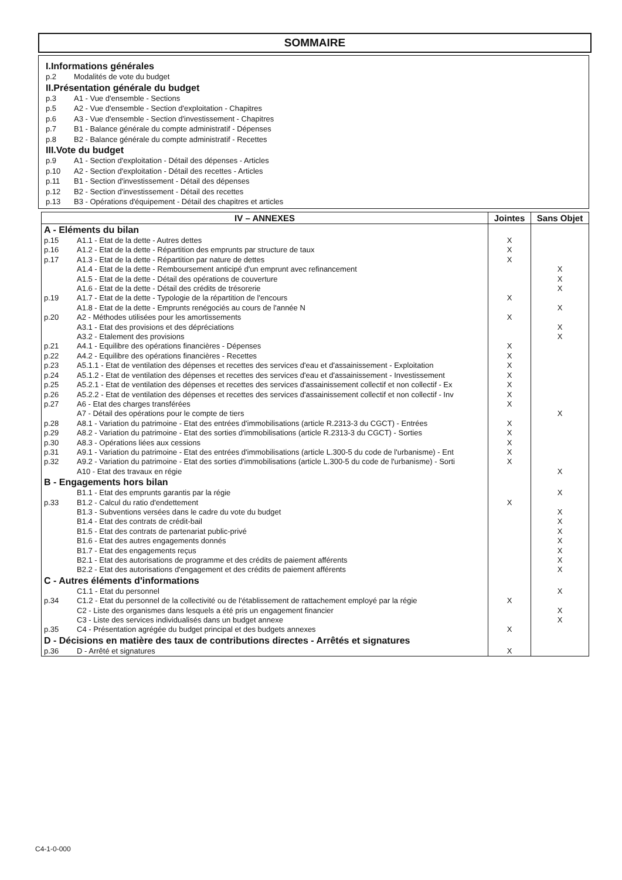SOMMAIRE
I.Informations générales
p.2 Modalités de vote du budget
II.Présentation générale du budget
p.3 A1 - Vue d'ensemble - Sections
p.5 A2 - Vue d'ensemble - Section d'exploitation - Chapitres
p.6 A3 - Vue d'ensemble - Section d'investissement - Chapitres
p.7 B1 - Balance générale du compte administratif - Dépenses
p.8 B2 - Balance générale du compte administratif - Recettes
III.Vote du budget
p.9 A1 - Section d'exploitation - Détail des dépenses - Articles
p.10 A2 - Section d'exploitation - Détail des recettes - Articles
p.11 B1 - Section d'investissement - Détail des dépenses
p.12 B2 - Section d'investissement - Détail des recettes
p.13 B3 - Opérations d'équipement - Détail des chapitres et articles
| IV – ANNEXES | | Jointes | Sans Objet |
| --- | --- | --- | --- |
| A - Eléments du bilan | | | |
| p.15 | A1.1 - Etat de la dette - Autres dettes | X | |
| p.16 | A1.2 - Etat de la dette - Répartition des emprunts par structure de taux | X | |
| p.17 | A1.3 - Etat de la dette - Répartition par nature de dettes | X | |
| | A1.4 - Etat de la dette - Remboursement anticipé d'un emprunt avec refinancement | | X |
| | A1.5 - Etat de la dette - Détail des opérations de couverture | | X |
| | A1.6 - Etat de la dette - Détail des crédits de trésorerie | | X |
| p.19 | A1.7 - Etat de la dette - Typologie de la répartition de l'encours | X | |
| | A1.8 - Etat de la dette - Emprunts renégociés au cours de l'année N | | X |
| p.20 | A2 - Méthodes utilisées pour les amortissements | X | |
| | A3.1 - Etat des provisions et des dépréciations | | X |
| | A3.2 - Etalement des provisions | | X |
| p.21 | A4.1 - Equilibre des opérations financières - Dépenses | X | |
| p.22 | A4.2 - Equilibre des opérations financières - Recettes | X | |
| p.23 | A5.1.1 - Etat de ventilation des dépenses et recettes des services d'eau et d'assainissement - Exploitation | X | |
| p.24 | A5.1.2 - Etat de ventilation des dépenses et recettes des services d'eau et d'assainissement - Investissement | X | |
| p.25 | A5.2.1 - Etat de ventilation des dépenses et recettes des services d'assainissement collectif et non collectif - Ex | X | |
| p.26 | A5.2.2 - Etat de ventilation des dépenses et recettes des services d'assainissement collectif et non collectif - Inv | X | |
| p.27 | A6 - Etat des charges transférées | X | |
| | A7 - Détail des opérations pour le compte de tiers | | X |
| p.28 | A8.1 - Variation du patrimoine - Etat des entrées d'immobilisations (article R.2313-3 du CGCT) - Entrées | X | |
| p.29 | A8.2 - Variation du patrimoine - Etat des sorties d'immobilisations (article R.2313-3 du CGCT) - Sorties | X | |
| p.30 | A8.3 - Opérations liées aux cessions | X | |
| p.31 | A9.1 - Variation du patrimoine - Etat des entrées d'immobilisations (article L.300-5 du code de l'urbanisme) - Ent | X | |
| p.32 | A9.2 - Variation du patrimoine - Etat des sorties d'immobilisations (article L.300-5 du code de l'urbanisme) - Sorti | X | |
| | A10 - Etat des travaux en régie | | X |
| B - Engagements hors bilan | | | |
| | B1.1 - Etat des emprunts garantis par la régie | | X |
| p.33 | B1.2 - Calcul du ratio d'endettement | X | |
| | B1.3 - Subventions versées dans le cadre du vote du budget | | X |
| | B1.4 - Etat des contrats de crédit-bail | | X |
| | B1.5 - Etat des contrats de partenariat public-privé | | X |
| | B1.6 - Etat des autres engagements donnés | | X |
| | B1.7 - Etat des engagements reçus | | X |
| | B2.1 - Etat des autorisations de programme et des crédits de paiement afférents | | X |
| | B2.2 - Etat des autorisations d'engagement et des crédits de paiement afférents | | X |
| C - Autres éléments d'informations | | | |
| | C1.1 - Etat du personnel | | X |
| p.34 | C1.2 - Etat du personnel de la collectivité ou de l'établissement de rattachement employé par la régie | X | |
| | C2 - Liste des organismes dans lesquels a été pris un engagement financier | | X |
| | C3 - Liste des services individualisés dans un budget annexe | | X |
| p.35 | C4 - Présentation agrégée du budget principal et des budgets annexes | X | |
| D - Décisions en matière des taux de contributions directes - Arrêtés et signatures | | | |
| p.36 | D - Arrêté et signatures | X | |
C4-1-0-000